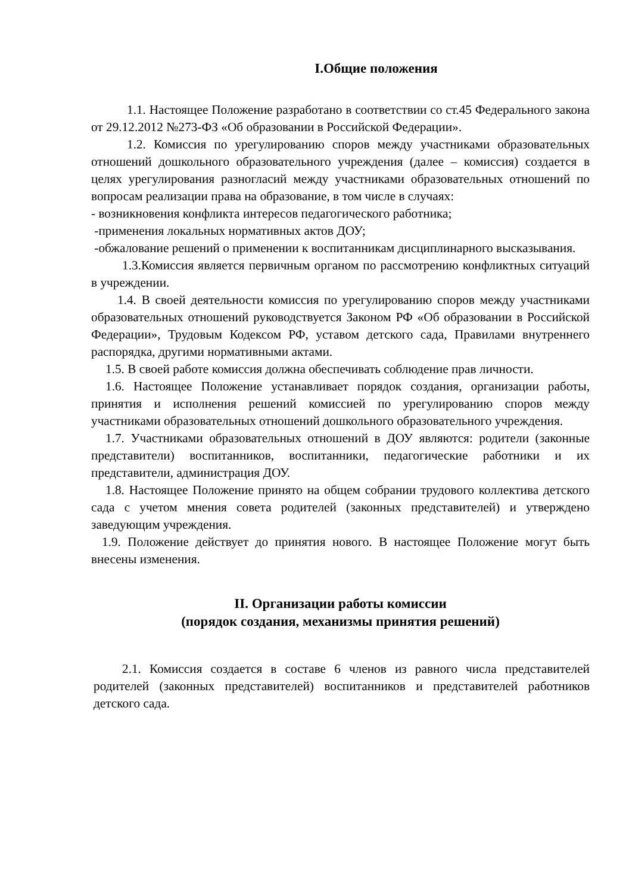I.Общие положения
1.1. Настоящее Положение разработано в соответствии со ст.45 Федерального закона от 29.12.2012 №273-ФЗ «Об образовании в Российской Федерации».
1.2. Комиссия по урегулированию споров между участниками образовательных отношений дошкольного образовательного учреждения (далее – комиссия) создается в целях урегулирования разногласий между участниками образовательных отношений по вопросам реализации права на образование, в том числе в случаях:
- возникновения конфликта интересов педагогического работника;
-применения локальных нормативных актов ДОУ;
-обжалование решений о применении к воспитанникам дисциплинарного высказывания.
1.3.Комиссия является первичным органом по рассмотрению конфликтных ситуаций в учреждении.
1.4. В своей деятельности комиссия по урегулированию споров между участниками образовательных отношений руководствуется Законом РФ «Об образовании в Российской Федерации», Трудовым Кодексом РФ, уставом детского сада, Правилами внутреннего распорядка, другими нормативными актами.
1.5. В своей работе комиссия должна обеспечивать соблюдение прав личности.
1.6. Настоящее Положение устанавливает порядок создания, организации работы, принятия и исполнения решений комиссией по урегулированию споров между участниками образовательных отношений дошкольного образовательного учреждения.
1.7. Участниками образовательных отношений в ДОУ являются: родители (законные представители) воспитанников, воспитанники, педагогические работники и их представители, администрация ДОУ.
1.8. Настоящее Положение принято на общем собрании трудового коллектива детского сада с учетом мнения совета родителей (законных представителей) и утверждено заведующим учреждения.
1.9. Положение действует до принятия нового. В настоящее Положение могут быть внесены изменения.
II. Организации работы комиссии
(порядок создания, механизмы принятия решений)
2.1. Комиссия создается в составе 6 членов из равного числа представителей родителей (законных представителей) воспитанников и представителей работников детского сада.